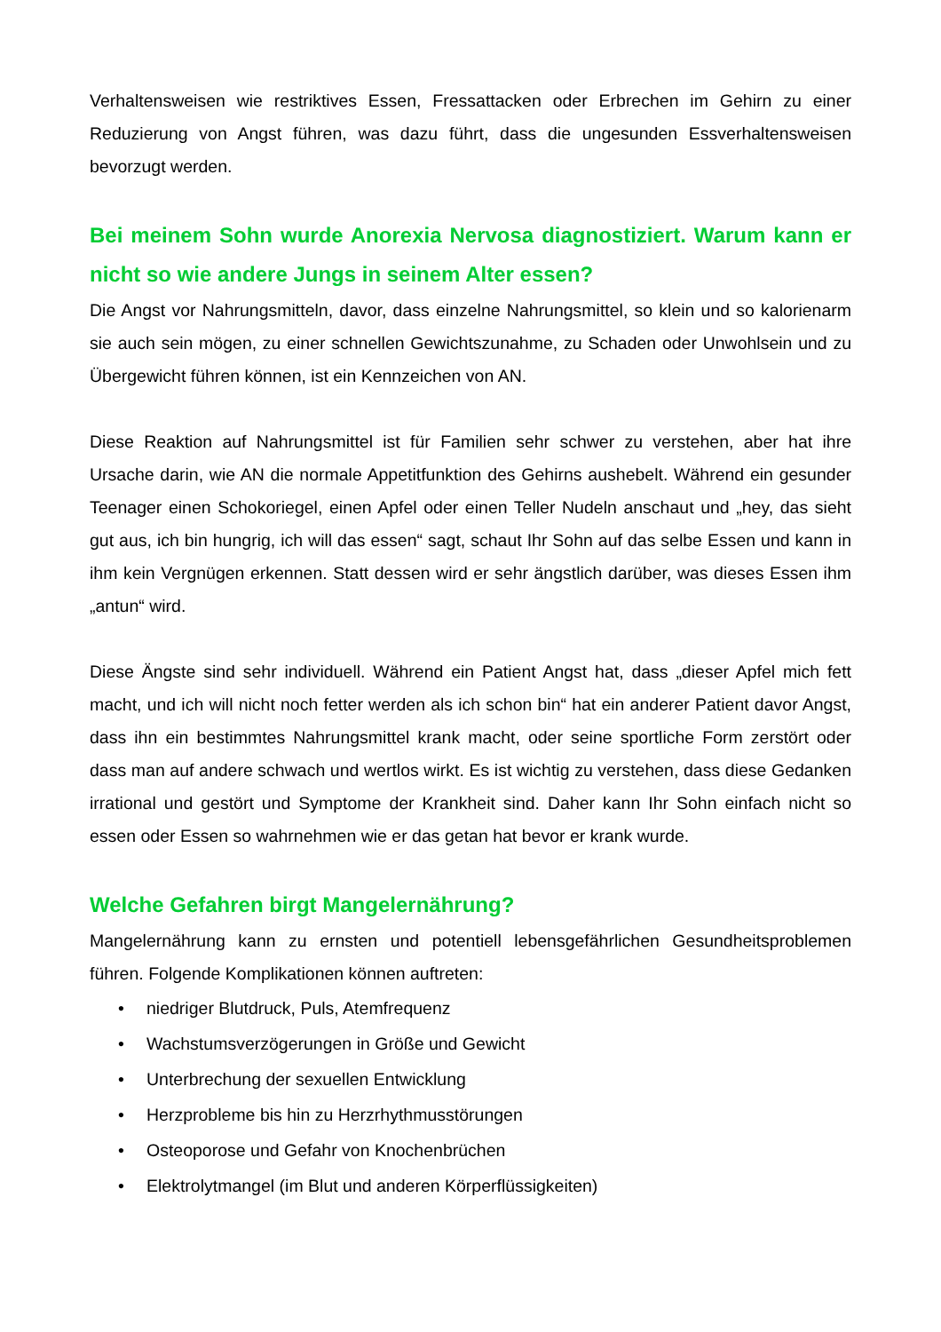Verhaltensweisen wie restriktives Essen, Fressattacken oder Erbrechen im Gehirn zu einer Reduzierung von Angst führen, was dazu führt, dass die ungesunden Essverhaltensweisen bevorzugt werden.
Bei meinem Sohn wurde Anorexia Nervosa diagnostiziert. Warum kann er nicht so wie andere Jungs in seinem Alter essen?
Die Angst vor Nahrungsmitteln, davor, dass einzelne Nahrungsmittel, so klein und so kalorienarm sie auch sein mögen, zu einer schnellen Gewichtszunahme, zu Schaden oder Unwohlsein und zu Übergewicht führen können, ist ein Kennzeichen von AN.
Diese Reaktion auf Nahrungsmittel ist für Familien sehr schwer zu verstehen, aber hat ihre Ursache darin, wie AN die normale Appetitfunktion des Gehirns aushebelt. Während ein gesunder Teenager einen Schokoriegel, einen Apfel oder einen Teller Nudeln anschaut und „hey, das sieht gut aus, ich bin hungrig, ich will das essen“ sagt, schaut Ihr Sohn auf das selbe Essen und kann in ihm kein Vergnügen erkennen. Statt dessen wird er sehr ängstlich darüber, was dieses Essen ihm „antun“ wird.
Diese Ängste sind sehr individuell. Während ein Patient Angst hat, dass „dieser Apfel mich fett macht, und ich will nicht noch fetter werden als ich schon bin“ hat ein anderer Patient davor Angst, dass ihn ein bestimmtes Nahrungsmittel krank macht, oder seine sportliche Form zerstört oder dass man auf andere schwach und wertlos wirkt. Es ist wichtig zu verstehen, dass diese Gedanken irrational und gestört und Symptome der Krankheit sind. Daher kann Ihr Sohn einfach nicht so essen oder Essen so wahrnehmen wie er das getan hat bevor er krank wurde.
Welche Gefahren birgt Mangelernährung?
Mangelernährung kann zu ernsten und potentiell lebensgefährlichen Gesundheitsproblemen führen. Folgende Komplikationen können auftreten:
• niedriger Blutdruck, Puls, Atemfrequenz
• Wachstumsverzögerungen in Größe und Gewicht
• Unterbrechung der sexuellen Entwicklung
• Herzprobleme bis hin zu Herzrhythmusstörungen
• Osteoporose und Gefahr von Knochenbrüchen
• Elektrolytmangel (im Blut und anderen Körperflüssigkeiten)